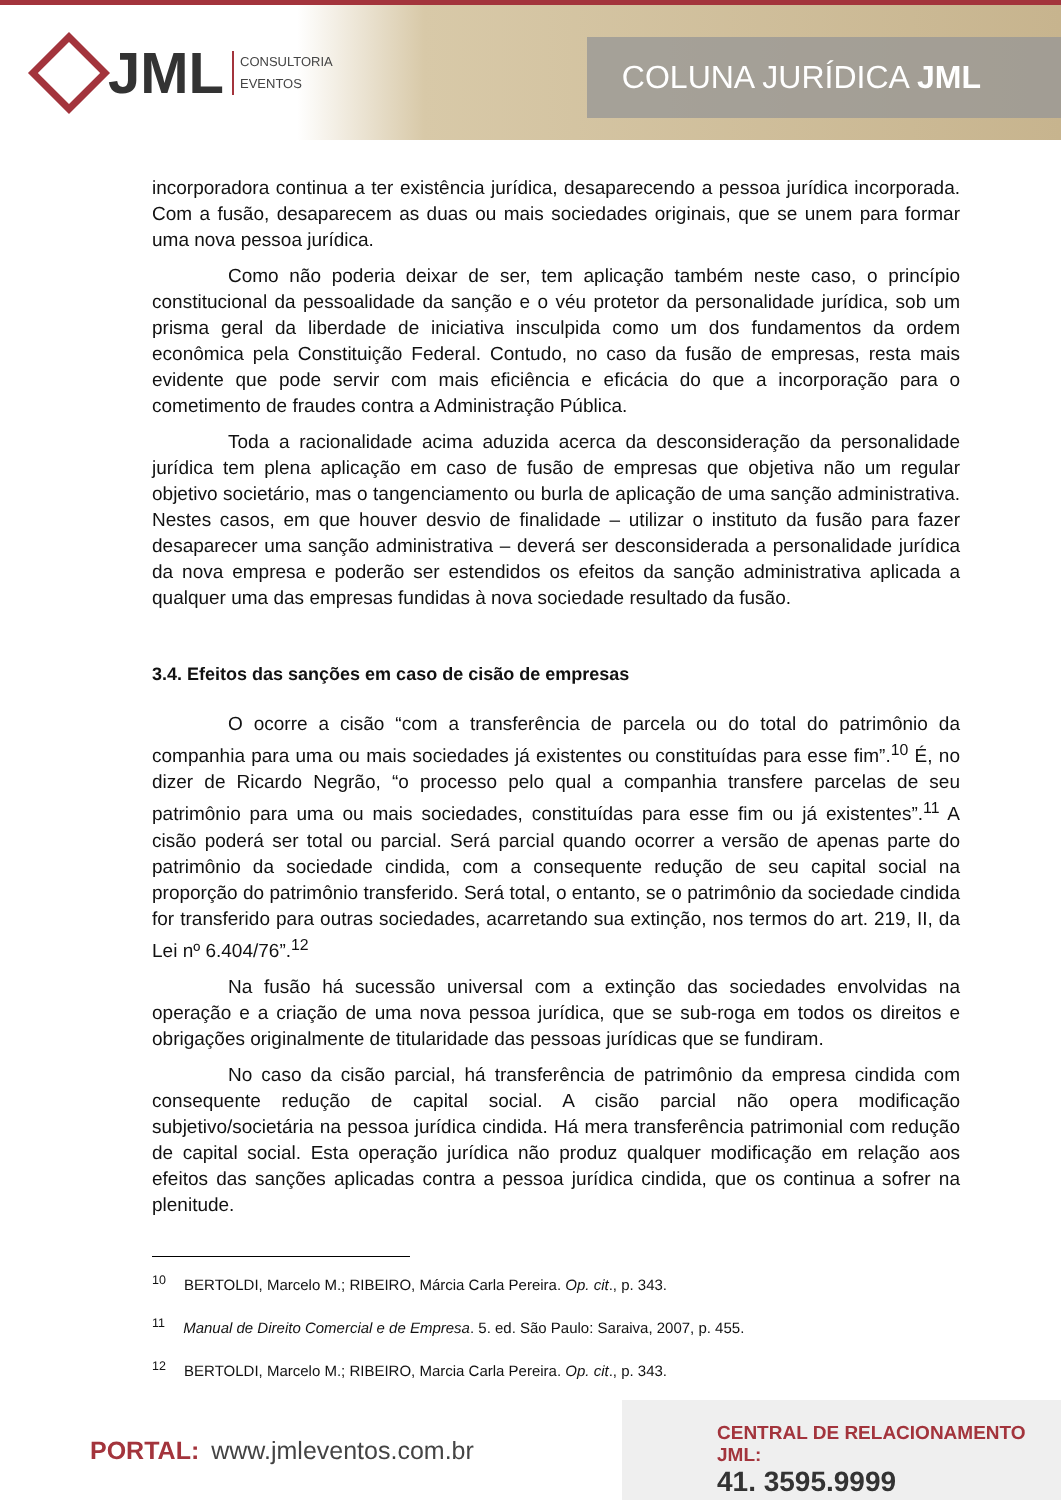JML CONSULTORIA
EVENTOS
COLUNA JURÍDICA JML
incorporadora continua a ter existência jurídica, desaparecendo a pessoa jurídica incorporada. Com a fusão, desaparecem as duas ou mais sociedades originais, que se unem para formar uma nova pessoa jurídica.
Como não poderia deixar de ser, tem aplicação também neste caso, o princípio constitucional da pessoalidade da sanção e o véu protetor da personalidade jurídica, sob um prisma geral da liberdade de iniciativa insculpida como um dos fundamentos da ordem econômica pela Constituição Federal. Contudo, no caso da fusão de empresas, resta mais evidente que pode servir com mais eficiência e eficácia do que a incorporação para o cometimento de fraudes contra a Administração Pública.
Toda a racionalidade acima aduzida acerca da desconsideração da personalidade jurídica tem plena aplicação em caso de fusão de empresas que objetiva não um regular objetivo societário, mas o tangenciamento ou burla de aplicação de uma sanção administrativa. Nestes casos, em que houver desvio de finalidade – utilizar o instituto da fusão para fazer desaparecer uma sanção administrativa – deverá ser desconsiderada a personalidade jurídica da nova empresa e poderão ser estendidos os efeitos da sanção administrativa aplicada a qualquer uma das empresas fundidas à nova sociedade resultado da fusão.
3.4. Efeitos das sanções em caso de cisão de empresas
O ocorre a cisão “com a transferência de parcela ou do total do patrimônio da companhia para uma ou mais sociedades já existentes ou constituídas para esse fim”.<sup>10</sup> É, no dizer de Ricardo Negrão, “o processo pelo qual a companhia transfere parcelas de seu patrimônio para uma ou mais sociedades, constituídas para esse fim ou já existentes”.<sup>11</sup> A cisão poderá ser total ou parcial. Será parcial quando ocorrer a versão de apenas parte do patrimônio da sociedade cindida, com a consequente redução de seu capital social na proporção do patrimônio transferido. Será total, o entanto, se o patrimônio da sociedade cindida for transferido para outras sociedades, acarretando sua extinção, nos termos do art. 219, II, da Lei nº 6.404/76”.<sup>12</sup>
Na fusão há sucessão universal com a extinção das sociedades envolvidas na operação e a criação de uma nova pessoa jurídica, que se sub-roga em todos os direitos e obrigações originalmente de titularidade das pessoas jurídicas que se fundiram.
No caso da cisão parcial, há transferência de patrimônio da empresa cindida com consequente redução de capital social. A cisão parcial não opera modificação subjetivo/societária na pessoa jurídica cindida. Há mera transferência patrimonial com redução de capital social. Esta operação jurídica não produz qualquer modificação em relação aos efeitos das sanções aplicadas contra a pessoa jurídica cindida, que os continua a sofrer na plenitude.
<sup>10</sup> BERTOLDI, Marcelo M.; RIBEIRO, Márcia Carla Pereira. Op. cit., p. 343.
<sup>11</sup> Manual de Direito Comercial e de Empresa. 5. ed. São Paulo: Saraiva, 2007, p. 455.
<sup>12</sup> BERTOLDI, Marcelo M.; RIBEIRO, Marcia Carla Pereira. Op. cit., p. 343.
PORTAL: www.jmleventos.com.br
CENTRAL DE RELACIONAMENTO JML:
41. 3595.9999